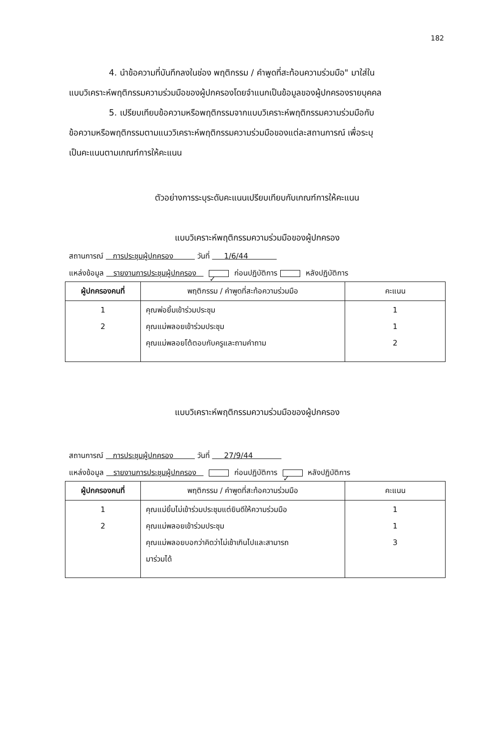182
4. นำข้อความที่บันทึกลงในช่อง พฤติกรรม / คำพูดที่สะท้อนความร่วมมือ" มาใส่ใน
แบบวิเคราะห์พฤติกรรมความร่วมมือของผู้ปกครองโดยจำแนกเป็นข้อมูลของผู้ปกครองรายบุคคล
5. เปรียบเทียบข้อความหรือพฤติกรรมจากแบบวิเคราะห์พฤติกรรมความร่วมมือกับ
ข้อความหรือพฤติกรรมตามแนววิเคราะห์พฤติกรรมความร่วมมือของแต่ละสถานการณ์ เพื่อระบุ
เป็นคะแนนตามเกณฑ์การให้คะแนน
ตัวอย่างการระบุระดับคะแนนเปรียบเทียบกับเกณฑ์การให้คะแนน
แบบวิเคราะห์พฤติกรรมความร่วมมือของผู้ปกครอง
สถานการณ์ การประชุมผู้ปกครอง วันที่ 1/6/44
แหล่งข้อมูล รายงานการประชุมผู้ปกครอง ✓ ก่อนปฏิบัติการ หลังปฏิบัติการ
| ผู้ปกครองคนที่ | พฤติกรรม / คำพูดที่สะท้อความร่วมมือ | คะแนน |
| --- | --- | --- |
| 1 2 | คุณพ่อยิ้มเข้าร่วมประชุม คุณแม่พลอยเข้าร่วมประชุม คุณแม่พลอยโต้ตอบกับครูและถามคำถาม | 1 1 2 |
แบบวิเคราะห์พฤติกรรมความร่วมมือของผู้ปกครอง
สถานการณ์ การประชุมผู้ปกครอง วันที่ 27/9/44
แหล่งข้อมูล รายงานการประชุมผู้ปกครอง ก่อนปฏิบัติการ ✓ หลังปฏิบัติการ
| ผู้ปกครองคนที่ | พฤติกรรม / คำพูดที่สะท้อความร่วมมือ | คะแนน |
| --- | --- | --- |
| 1 2 | คุณแม่ยิ้มไม่เข้าร่วมประชุมแต่ยินดีให้ความร่วมมือ คุณแม่พลอยเข้าร่วมประชุม คุณแม่พลอยบอกว่าคิดว่าไม่เช้าเกินไปและสามารถ มาร่วมได้ | 1 1 3 |